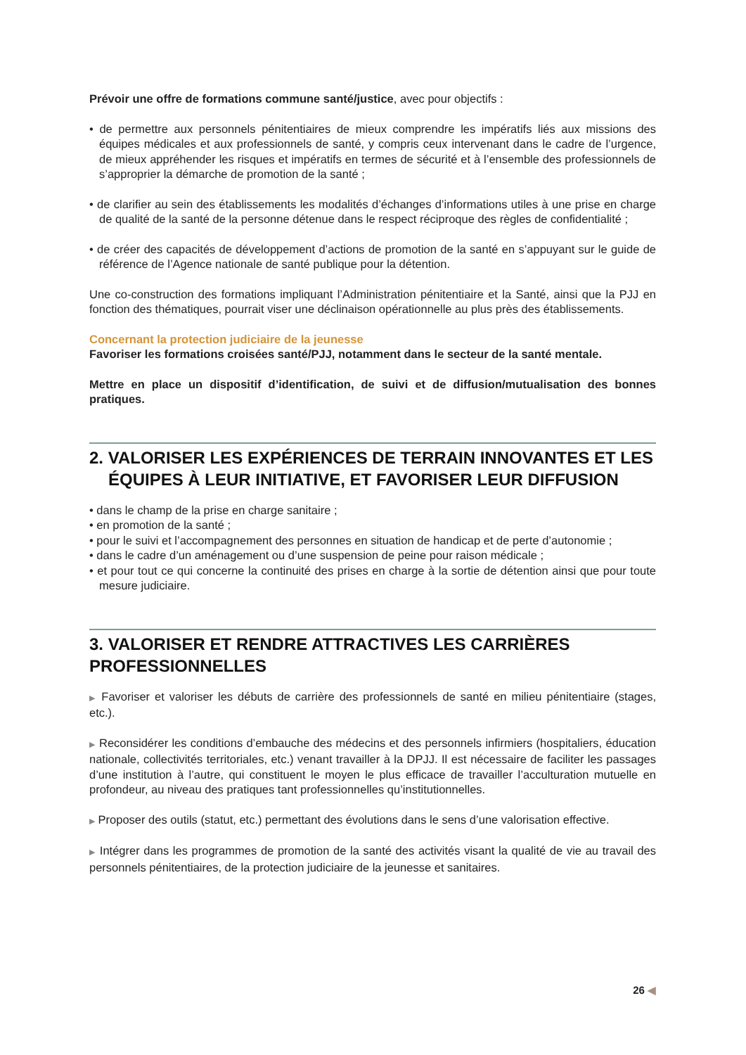Prévoir une offre de formations commune santé/justice, avec pour objectifs :
• de permettre aux personnels pénitentiaires de mieux comprendre les impératifs liés aux missions des équipes médicales et aux professionnels de santé, y compris ceux intervenant dans le cadre de l’urgence, de mieux appréhender les risques et impératifs en termes de sécurité et à l’ensemble des professionnels de s’approprier la démarche de promotion de la santé ;
• de clarifier au sein des établissements les modalités d’échanges d’informations utiles à une prise en charge de qualité de la santé de la personne détenue dans le respect réciproque des règles de confi­dentialité ;
• de créer des capacités de développement d’actions de promotion de la santé en s’appuyant sur le guide de référence de l’Agence nationale de santé publique pour la détention.
Une co-construction des formations impliquant l’Administration pénitentiaire et la Santé, ainsi que la PJJ en fonction des thématiques, pourrait viser une déclinaison opérationnelle au plus près des établisse­ments.
Concernant la protection judiciaire de la jeunesse
Favoriser les formations croisées santé/PJJ, notamment dans le secteur de la santé mentale.
Mettre en place un dispositif d’identification, de suivi et de diffusion/mutualisation des bonnes pratiques.
2. VALORISER LES EXPÉRIENCES DE TERRAIN INNOVANTES ET LES ÉQUIPES À LEUR INITIATIVE, ET FAVORISER LEUR DIFFUSION
• dans le champ de la prise en charge sanitaire ;
• en promotion de la santé ;
• pour le suivi et l’accompagnement des personnes en situation de handicap et de perte d’autonomie ;
• dans le cadre d’un aménagement ou d’une suspension de peine pour raison médicale ;
• et pour tout ce qui concerne la continuité des prises en charge à la sortie de détention ainsi que pour toute mesure judiciaire.
3. VALORISER ET RENDRE ATTRACTIVES LES CARRIÈRES PROFESSIONNELLES
▶ Favoriser et valoriser les débuts de carrière des professionnels de santé en milieu pénitentiaire (stages, etc.).
▶ Reconsidérer les conditions d’embauche des médecins et des personnels infirmiers (hospitaliers, édu­cation nationale, collectivités territoriales, etc.) venant travailler à la DPJJ. Il est nécessaire de faciliter les passages d’une institution à l’autre, qui constituent le moyen le plus efficace de travailler l’accultura­tion mutuelle en profondeur, au niveau des pratiques tant professionnelles qu’institutionnelles.
▶ Proposer des outils (statut, etc.) permettant des évolutions dans le sens d’une valorisation effective.
▶ Intégrer dans les programmes de promotion de la santé des activités visant la qualité de vie au travail des personnels pénitentiaires, de la protection judiciaire de la jeunesse et sanitaires.
26 ◀